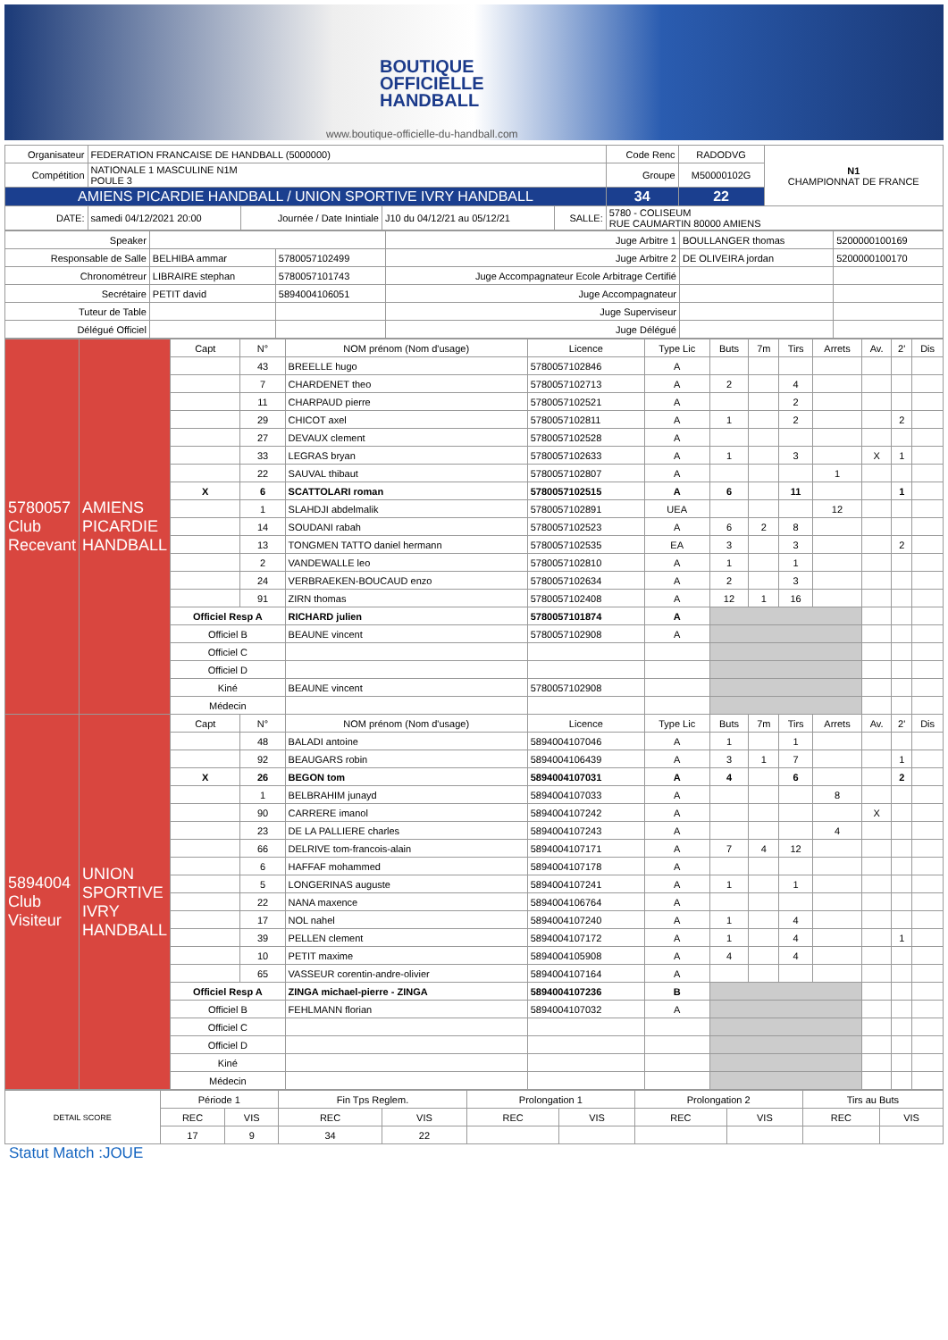BOUTIQUE
OFFICIELLE
HANDBALL
www.boutique-officielle-du-handball.com
| Organisateur | FEDERATION FRANCAISE DE HANDBALL (5000000) | | | | | Code Renc | RADODVG | N1 CHAMPIONNAT DE FRANCE |
| Compétition | NATIONALE 1 MASCULINE N1M POULE 3 | | | | | Groupe | M50000102G | |
| AMIENS PICARDIE HANDBALL / UNION SPORTIVE IVRY HANDBALL | | | | | | 34 | 22 | |
| DATE: | samedi 04/12/2021 20:00 | Journée / Date Inintiale | J10 du 04/12/21 au 05/12/21 | SALLE: | 5780 - COLISEUM RUE CAUMARTIN 80000 AMIENS | | | |
| Speaker | | | Juge Arbitre 1 | BOULLANGER thomas | 5200000100169 |
| Responsable de Salle | BELHIBA ammar | 5780057102499 | Juge Arbitre 2 | DE OLIVEIRA jordan | 5200000100170 |
| Chronométreur | LIBRAIRE stephan | 5780057101743 | Juge Accompagnateur Ecole Arbitrage Certifié | | |
| Secrétaire | PETIT david | 5894004106051 | Juge Accompagnateur | | |
| Tuteur de Table | | | Juge Superviseur | | |
| Délégué Officiel | | | Juge Délégué | | |
| 5780057 Club Recevant | AMIENS PICARDIE HANDBALL | Capt | N° | NOM prénom (Nom d'usage) | Licence | Type Lic | Buts | 7m | Tirs | Arrets | Av. | 2' | Dis |
| | | | 43 | BREELLE hugo | 5780057102846 | A | | | | | | | |
| | | | 7 | CHARDENET theo | 5780057102713 | A | 2 | | 4 | | | | |
| | | | 11 | CHARPAUD pierre | 5780057102521 | A | | | 2 | | | | |
| | | | 29 | CHICOT axel | 5780057102811 | A | 1 | | 2 | | | 2 | |
| | | | 27 | DEVAUX clement | 5780057102528 | A | | | | | | | |
| | | | 33 | LEGRAS bryan | 5780057102633 | A | 1 | | 3 | | X | 1 | |
| | | | 22 | SAUVAL thibaut | 5780057102807 | A | | | | 1 | | | |
| | | X | 6 | SCATTOLARI roman | 5780057102515 | A | 6 | | 11 | | | 1 | |
| | | | 1 | SLAHDJI abdelmalik | 5780057102891 | UEA | | | | 12 | | | |
| | | | 14 | SOUDANI rabah | 5780057102523 | A | 6 | 2 | 8 | | | | |
| | | | 13 | TONGMEN TATTO daniel hermann | 5780057102535 | EA | 3 | | 3 | | | 2 | |
| | | | 2 | VANDEWALLE leo | 5780057102810 | A | 1 | | 1 | | | | |
| | | | 24 | VERBRAEKEN-BOUCAUD enzo | 5780057102634 | A | 2 | | 3 | | | | |
| | | | 91 | ZIRN thomas | 5780057102408 | A | 12 | 1 | 16 | | | | |
| | | Officiel Resp A | | RICHARD julien | 5780057101874 | A | | | | | | | |
| | | Officiel B | | BEAUNE vincent | 5780057102908 | A | | | | | | | |
| | | Officiel C | | | | | | | | | | | |
| | | Officiel D | | | | | | | | | | | |
| | | Kiné | | BEAUNE vincent | 5780057102908 | | | | | | | | |
| | | Médecin | | | | | | | | | | | |
| 5894004 Club Visiteur | UNION SPORTIVE IVRY HANDBALL | Capt | N° | NOM prénom (Nom d'usage) | Licence | Type Lic | Buts | 7m | Tirs | Arrets | Av. | 2' | Dis |
| | | | 48 | BALADI antoine | 5894004107046 | A | 1 | | 1 | | | | |
| | | | 92 | BEAUGARS robin | 5894004106439 | A | 3 | 1 | 7 | | | 1 | |
| | | X | 26 | BEGON tom | 5894004107031 | A | 4 | | 6 | | | 2 | |
| | | | 1 | BELBRAHIM junayd | 5894004107033 | A | | | | 8 | | | |
| | | | 90 | CARRERE imanol | 5894004107242 | A | | | | | X | | |
| | | | 23 | DE LA PALLIERE charles | 5894004107243 | A | | | | 4 | | | |
| | | | 66 | DELRIVE tom-francois-alain | 5894004107171 | A | 7 | 4 | 12 | | | | |
| | | | 6 | HAFFAF mohammed | 5894004107178 | A | | | | | | | |
| | | | 5 | LONGERINAS auguste | 5894004107241 | A | 1 | | 1 | | | | |
| | | | 22 | NANA maxence | 5894004106764 | A | | | | | | | |
| | | | 17 | NOL nahel | 5894004107240 | A | 1 | | 4 | | | | |
| | | | 39 | PELLEN clement | 5894004107172 | A | 1 | | 4 | | | 1 | |
| | | | 10 | PETIT maxime | 5894004105908 | A | 4 | | 4 | | | | |
| | | | 65 | VASSEUR corentin-andre-olivier | 5894004107164 | A | | | | | | | |
| | | Officiel Resp A | | ZINGA michael-pierre - ZINGA | 5894004107236 | B | | | | | | | |
| | | Officiel B | | FEHLMANN florian | 5894004107032 | A | | | | | | | |
| | | Officiel C | | | | | | | | | | | |
| | | Officiel D | | | | | | | | | | | |
| | | Kiné | | | | | | | | | | | |
| | | Médecin | | | | | | | | | | | |
| DETAIL SCORE | Période 1 | | Fin Tps Reglem. | | Prolongation 1 | | Prolongation 2 | | Tirs au Buts | |
| | REC | VIS | REC | VIS | REC | VIS | REC | VIS | REC | VIS |
| | 17 | 9 | 34 | 22 | | | | | | |
Statut Match :JOUE